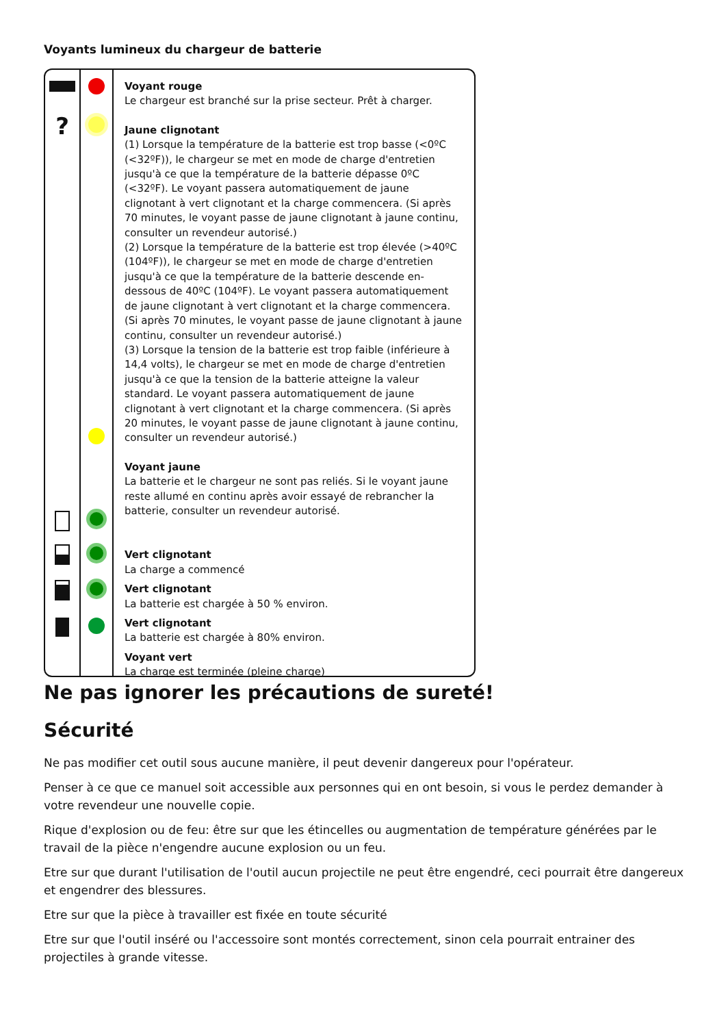Voyants lumineux du chargeur de batterie
?
Voyant rouge
Le chargeur est branché sur la prise secteur. Prêt à charger.
Jaune clignotant
(1) Lorsque la température de la batterie est trop basse (<0ºC (<32ºF)), le chargeur se met en mode de charge d'entretien jusqu'à ce que la température de la batterie dépasse 0ºC (<32ºF). Le voyant passera automatiquement de jaune clignotant à vert clignotant et la charge commencera. (Si après 70 minutes, le voyant passe de jaune clignotant à jaune continu, consulter un revendeur autorisé.)
(2) Lorsque la température de la batterie est trop élevée (>40ºC (104ºF)), le chargeur se met en mode de charge d'entretien jusqu'à ce que la température de la batterie descende en-dessous de 40ºC (104ºF). Le voyant passera automatiquement de jaune clignotant à vert clignotant et la charge commencera. (Si après 70 minutes, le voyant passe de jaune clignotant à jaune continu, consulter un revendeur autorisé.)
(3) Lorsque la tension de la batterie est trop faible (inférieure à 14,4 volts), le chargeur se met en mode de charge d'entretien jusqu'à ce que la tension de la batterie atteigne la valeur standard. Le voyant passera automatiquement de jaune clignotant à vert clignotant et la charge commencera. (Si après 20 minutes, le voyant passe de jaune clignotant à jaune continu, consulter un revendeur autorisé.)
Voyant jaune
La batterie et le chargeur ne sont pas reliés. Si le voyant jaune reste allumé en continu après avoir essayé de rebrancher la batterie, consulter un revendeur autorisé.
Vert clignotant
La charge a commencé
Vert clignotant
La batterie est chargée à 50 % environ.
Vert clignotant
La batterie est chargée à 80% environ.
Voyant vert
La charge est terminée (pleine charge)
Ne pas ignorer les précautions de sureté!
Sécurité
Ne pas modifier cet outil sous aucune manière, il peut devenir dangereux pour l'opérateur.
Penser à ce que ce manuel soit accessible aux personnes qui en ont besoin, si vous le perdez demander à votre revendeur une nouvelle copie.
Rique d'explosion ou de feu: être sur que les étincelles ou augmentation de température générées par le travail de la pièce n'engendre aucune explosion ou un feu.
Etre sur que durant l'utilisation de l'outil aucun projectile ne peut être engendré, ceci pourrait être dangereux et engendrer des blessures.
Etre sur que la pièce à travailler est fixée en toute sécurité
Etre sur que l'outil inséré ou l'accessoire sont montés correctement, sinon cela pourrait entrainer des projectiles à grande vitesse.